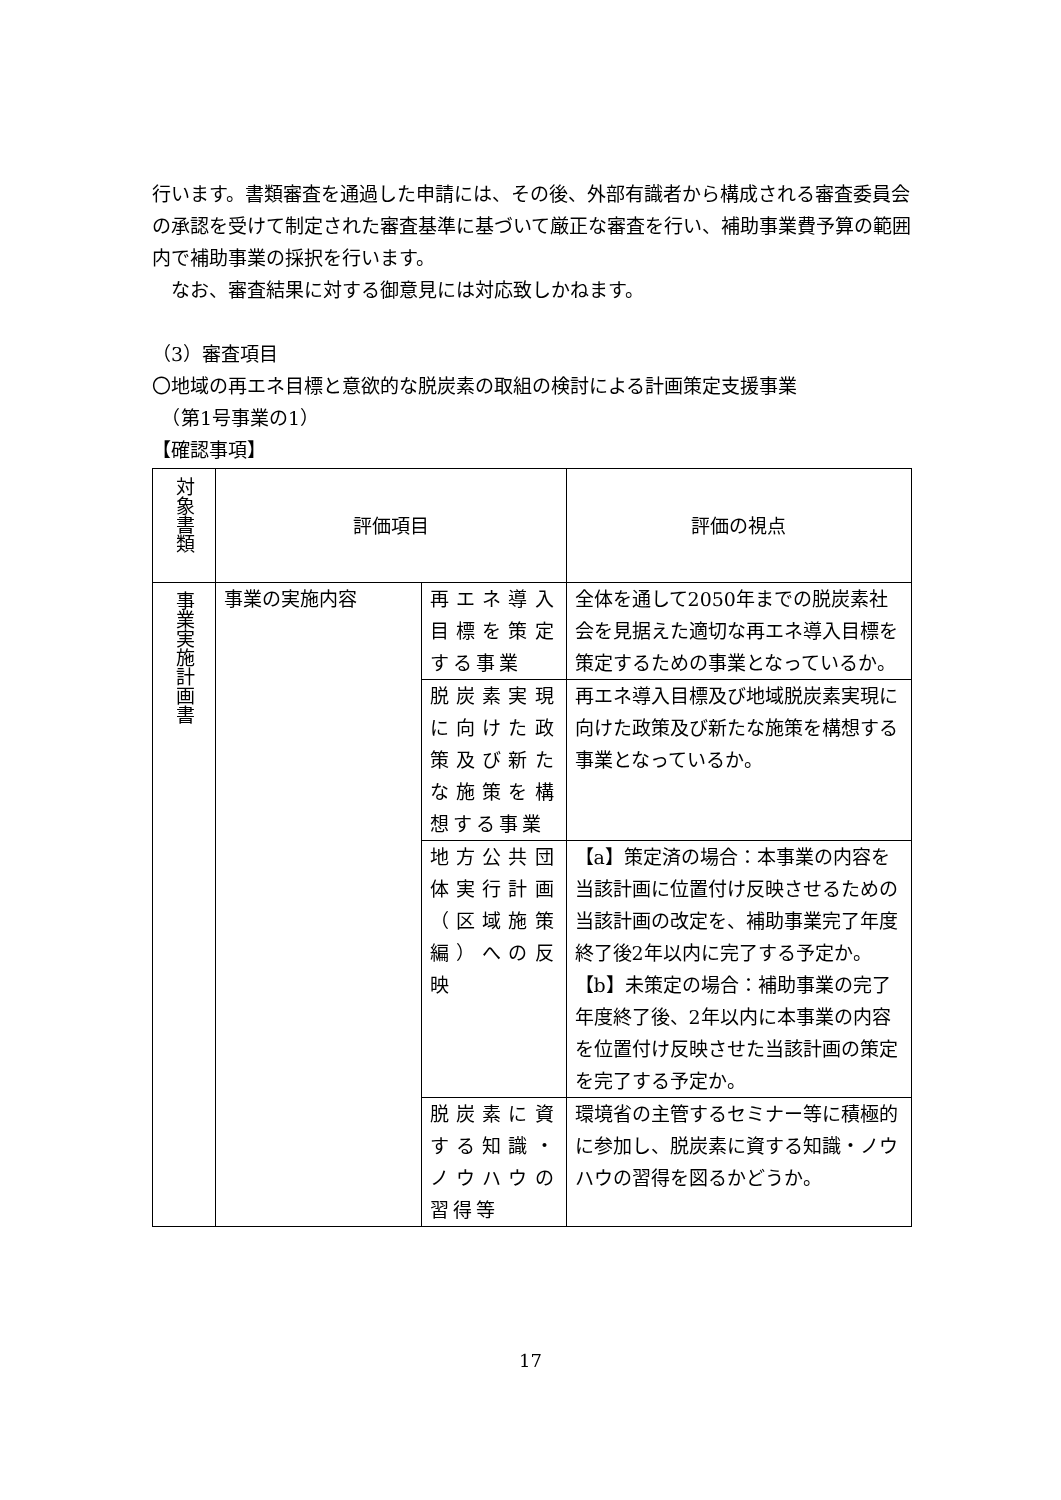行います。書類審査を通過した申請には、その後、外部有識者から構成される審査委員会の承認を受けて制定された審査基準に基づいて厳正な審査を行い、補助事業費予算の範囲内で補助事業の採択を行います。
　なお、審査結果に対する御意見には対応致しかねます。
（3）審査項目
〇地域の再エネ目標と意欲的な脱炭素の取組の検討による計画策定支援事業
　（第1号事業の1）
【確認事項】
| 対象書類 | 評価項目 | | 評価の視点 |
| 事業実施計画書 | 事業の実施内容 | 再エネ導入目標を策定する事業 | 全体を通して2050年までの脱炭素社会を見据えた適切な再エネ導入目標を策定するための事業となっているか。 |
| | | 脱炭素実現に向けた政策及び新たな施策を構想する事業 | 再エネ導入目標及び地域脱炭素実現に向けた政策及び新たな施策を構想する事業となっているか。 |
| | | 地方公共団体実行計画（区域施策編）への反映 | 【a】策定済の場合：本事業の内容を当該計画に位置付け反映させるための当該計画の改定を、補助事業完了年度終了後2年以内に完了する予定か。 【b】未策定の場合：補助事業の完了年度終了後、2年以内に本事業の内容を位置付け反映させた当該計画の策定を完了する予定か。 |
| | | 脱炭素に資する知識・ノウハウの習得等 | 環境省の主管するセミナー等に積極的に参加し、脱炭素に資する知識・ノウハウの習得を図るかどうか。 |
17